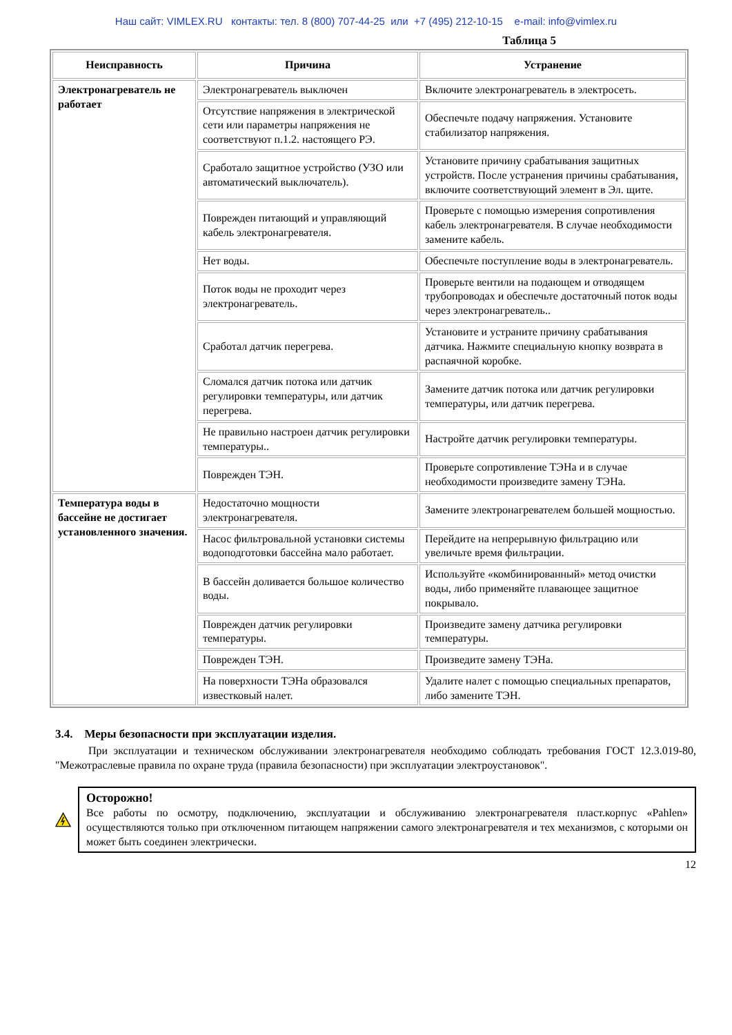Наш сайт: VIMLEX.RU контакты: тел. 8 (800) 707-44-25 или +7 (495) 212-10-15 e-mail: info@vimlex.ru
Таблица 5
| Неисправность | Причина | Устранение |
| --- | --- | --- |
| Электронагреватель не работает | Электронагреватель выключен | Включите электронагреватель в электросеть. |
| | Отсутствие напряжения в электрической сети или параметры напряжения не соответствуют п.1.2. настоящего РЭ. | Обеспечьте подачу напряжения. Установите стабилизатор напряжения. |
| | Сработало защитное устройство (УЗО или автоматический выключатель). | Установите причину срабатывания защитных устройств. После устранения причины срабатывания, включите соответствующий элемент в Эл. щите. |
| | Поврежден питающий и управляющий кабель электронагревателя. | Проверьте с помощью измерения сопротивления кабель электронагревателя. В случае необходимости замените кабель. |
| | Нет воды. | Обеспечьте поступление воды в электронагреватель. |
| | Поток воды не проходит через электронагреватель. | Проверьте вентили на подающем и отводящем трубопроводах и обеспечьте достаточный поток воды через электронагреватель.. |
| | Сработал датчик перегрева. | Установите и устраните причину срабатывания датчика. Нажмите специальную кнопку возврата в распаячной коробке. |
| | Сломался датчик потока или датчик регулировки температуры, или датчик перегрева. | Замените датчик потока или датчик регулировки температуры, или датчик перегрева. |
| | Не правильно настроен датчик регулировки температуры.. | Настройте датчик регулировки температуры. |
| | Поврежден ТЭН. | Проверьте сопротивление ТЭНа и в случае необходимости произведите замену ТЭНа. |
| Температура воды в бассейне не достигает установленного значения. | Недостаточно мощности электронагревателя. | Замените электронагревателем большей мощностью. |
| | Насос фильтровальной установки системы водоподготовки бассейна мало работает. | Перейдите на непрерывную фильтрацию или увеличьте время фильтрации. |
| | В бассейн доливается большое количество воды. | Используйте «комбинированный» метод очистки воды, либо применяйте плавающее защитное покрывало. |
| | Поврежден датчик регулировки температуры. | Произведите замену датчика регулировки температуры. |
| | Поврежден ТЭН. | Произведите замену ТЭНа. |
| | На поверхности ТЭНа образовался известковый налет. | Удалите налет с помощью специальных препаратов, либо замените ТЭН. |
3.4. Меры безопасности при эксплуатации изделия.
При эксплуатации и техническом обслуживании электронагревателя необходимо соблюдать требования ГОСТ 12.3.019-80, "Межотраслевые правила по охране труда (правила безопасности) при эксплуатации электроустановок".
Осторожно!
Все работы по осмотру, подключению, эксплуатации и обслуживанию электронагревателя пласт.корпус «Pahlen» осуществляются только при отключенном питающем напряжении самого электронагревателя и тех механизмов, с которыми он может быть соединен электрически.
12